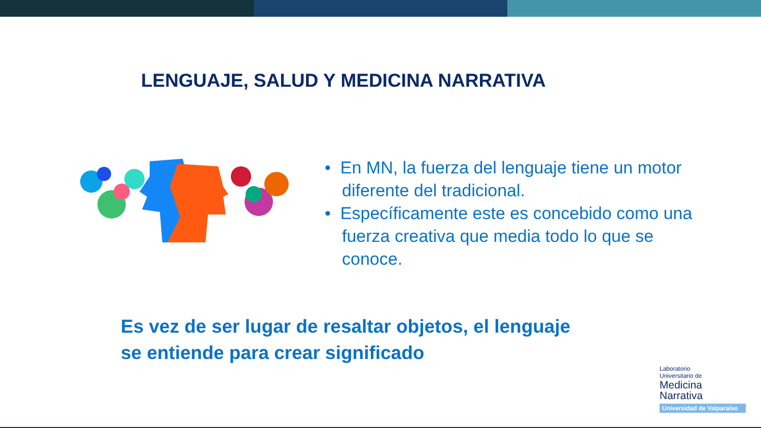LENGUAJE, SALUD Y MEDICINA NARRATIVA
• En MN, la fuerza del lenguaje tiene un motor diferente del tradicional.
• Específicamente este es concebido como una fuerza creativa que media todo lo que se conoce.
Es vez de ser lugar de resaltar objetos, el lenguaje
se entiende para crear significado
Laboratorio
Universitario de
Medicina
Narrativa
Universidad de Valparaíso